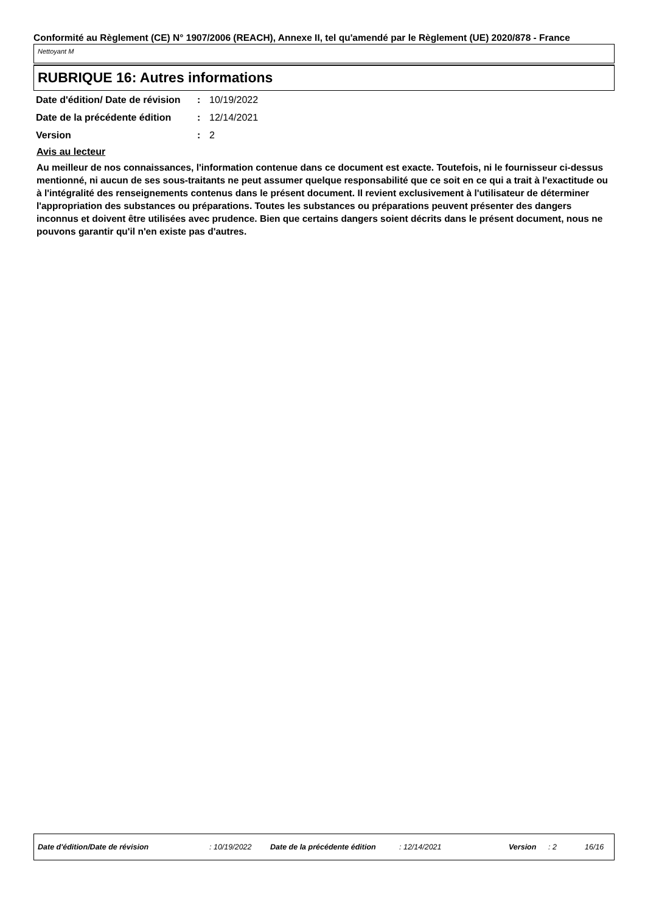Conformité au Règlement (CE) N° 1907/2006 (REACH), Annexe II, tel qu'amendé par le Règlement (UE) 2020/878 - France
Nettoyant M
RUBRIQUE 16: Autres informations
| Date d'édition/ Date de révision | : | 10/19/2022 |
| Date de la précédente édition | : | 12/14/2021 |
| Version | : | 2 |
Avis au lecteur
Au meilleur de nos connaissances, l'information contenue dans ce document est exacte. Toutefois, ni le fournisseur ci-dessus mentionné, ni aucun de ses sous-traitants ne peut assumer quelque responsabilité que ce soit en ce qui a trait à l'exactitude ou à l'intégralité des renseignements contenus dans le présent document. Il revient exclusivement à l'utilisateur de déterminer l'appropriation des substances ou préparations. Toutes les substances ou préparations peuvent présenter des dangers inconnus et doivent être utilisées avec prudence. Bien que certains dangers soient décrits dans le présent document, nous ne pouvons garantir qu'il n'en existe pas d'autres.
Date d'édition/Date de révision : 10/19/2022 Date de la précédente édition : 12/14/2021 Version : 2 16/16